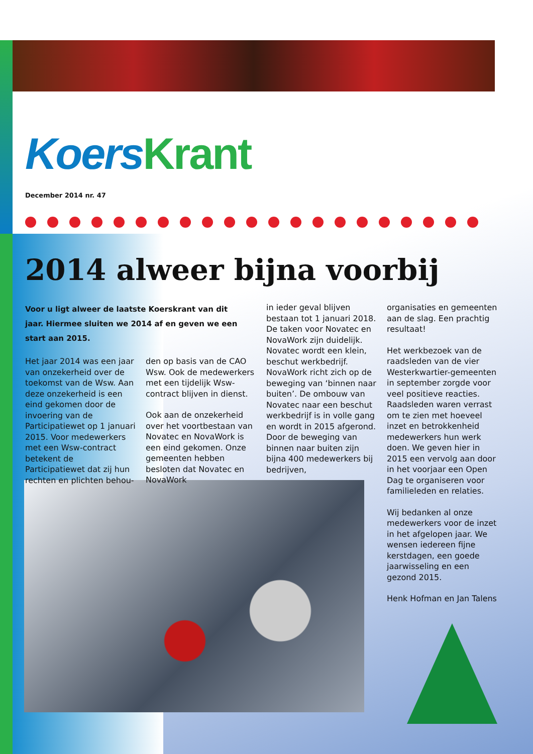Koers Krant
December 2014 nr. 47
2014 alweer bijna voorbij
Voor u ligt alweer de laatste Koerskrant van dit jaar. Hiermee sluiten we 2014 af en geven we een start aan 2015.
Het jaar 2014 was een jaar van onzekerheid over de toekomst van de Wsw. Aan deze onzekerheid is een eind gekomen door de invoering van de Participatiewet op 1 januari 2015. Voor medewerkers met een Wsw-contract betekent de Participatiewet dat zij hun rechten en plichten behou-
den op basis van de CAO Wsw. Ook de medewerkers met een tijdelijk Wsw-contract blijven in dienst.
Ook aan de onzekerheid over het voortbestaan van Novatec en NovaWork is een eind gekomen. Onze gemeenten hebben besloten dat Novatec en NovaWork
in ieder geval blijven bestaan tot 1 januari 2018. De taken voor Novatec en NovaWork zijn duidelijk. Novatec wordt een klein, beschut werkbedrijf. NovaWork richt zich op de beweging van ‘binnen naar buiten’. De ombouw van Novatec naar een beschut werkbedrijf is in volle gang en wordt in 2015 afgerond. Door de beweging van binnen naar buiten zijn bijna 400 medewerkers bij bedrijven,
organisaties en gemeenten aan de slag. Een prachtig resultaat!
Het werkbezoek van de raadsleden van de vier Westerkwartier-gemeenten in september zorgde voor veel positieve reacties. Raadsleden waren verrast om te zien met hoeveel inzet en betrokkenheid medewerkers hun werk doen. We geven hier in 2015 een vervolg aan door in het voorjaar een Open Dag te organiseren voor familieleden en relaties.
Wij bedanken al onze medewerkers voor de inzet in het afgelopen jaar. We wensen iedereen fijne kerstdagen, een goede jaarwisseling en een gezond 2015.
Henk Hofman en Jan Talens